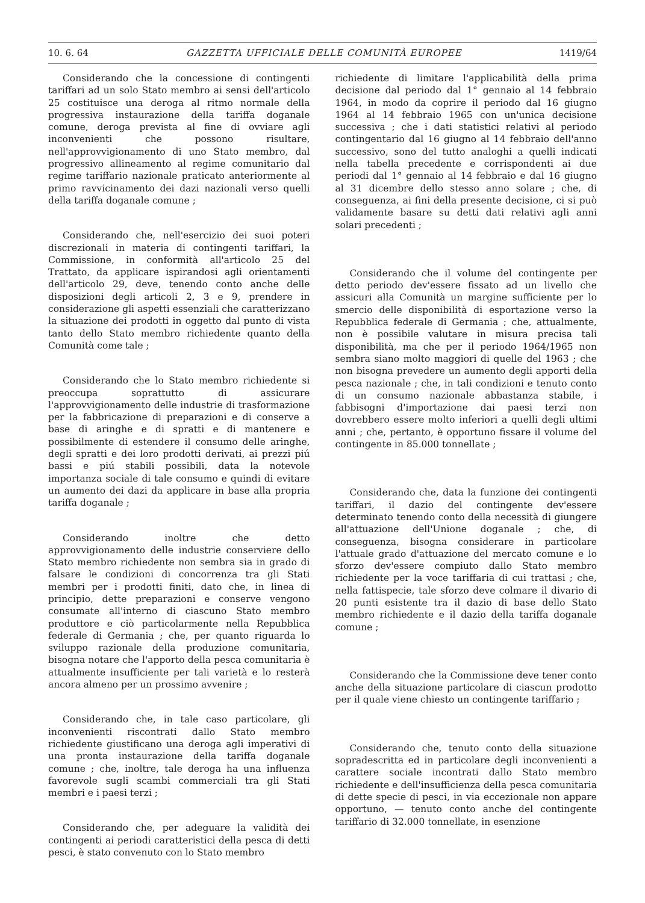10. 6. 64 GAZZETTA UFFICIALE DELLE COMUNITÀ EUROPEE 1419/64
Considerando che la concessione di contingenti tariffari ad un solo Stato membro ai sensi dell'articolo 25 costituisce una deroga al ritmo normale della progressiva instaurazione della tariffa doganale comune, deroga prevista al fine di ovviare agli inconvenienti che possono risultare, nell'approvvigionamento di uno Stato membro, dal progressivo allineamento al regime comunitario dal regime tariffario nazionale praticato anteriormente al primo ravvicinamento dei dazi nazionali verso quelli della tariffa doganale comune ;
Considerando che, nell'esercizio dei suoi poteri discrezionali in materia di contingenti tariffari, la Commissione, in conformità all'articolo 25 del Trattato, da applicare ispirandosi agli orientamenti dell'articolo 29, deve, tenendo conto anche delle disposizioni degli articoli 2, 3 e 9, prendere in considerazione gli aspetti essenziali che caratterizzano la situazione dei prodotti in oggetto dal punto di vista tanto dello Stato membro richiedente quanto della Comunità come tale ;
Considerando che lo Stato membro richiedente si preoccupa soprattutto di assicurare l'approvvigionamento delle industrie di trasformazione per la fabbricazione di preparazioni e di conserve a base di aringhe e di spratti e di mantenere e possibilmente di estendere il consumo delle aringhe, degli spratti e dei loro prodotti derivati, ai prezzi piú bassi e piú stabili possibili, data la notevole importanza sociale di tale consumo e quindi di evitare un aumento dei dazi da applicare in base alla propria tariffa doganale ;
Considerando inoltre che detto approvvigionamento delle industrie conserviere dello Stato membro richiedente non sembra sia in grado di falsare le condizioni di concorrenza tra gli Stati membri per i prodotti finiti, dato che, in linea di principio, dette preparazioni e conserve vengono consumate all'interno di ciascuno Stato membro produttore e ciò particolarmente nella Repubblica federale di Germania ; che, per quanto riguarda lo sviluppo razionale della produzione comunitaria, bisogna notare che l'apporto della pesca comunitaria è attualmente insufficiente per tali varietà e lo resterà ancora almeno per un prossimo avvenire ;
Considerando che, in tale caso particolare, gli inconvenienti riscontrati dallo Stato membro richiedente giustificano una deroga agli imperativi di una pronta instaurazione della tariffa doganale comune ; che, inoltre, tale deroga ha una influenza favorevole sugli scambi commerciali tra gli Stati membri e i paesi terzi ;
Considerando che, per adeguare la validità dei contingenti ai periodi caratteristici della pesca di detti pesci, è stato convenuto con lo Stato membro
richiedente di limitare l'applicabilità della prima decisione dal periodo dal 1° gennaio al 14 febbraio 1964, in modo da coprire il periodo dal 16 giugno 1964 al 14 febbraio 1965 con un'unica decisione successiva ; che i dati statistici relativi al periodo contingentario dal 16 giugno al 14 febbraio dell'anno successivo, sono del tutto analoghi a quelli indicati nella tabella precedente e corrispondenti ai due periodi dal 1° gennaio al 14 febbraio e dal 16 giugno al 31 dicembre dello stesso anno solare ; che, di conseguenza, ai fini della presente decisione, ci si può validamente basare su detti dati relativi agli anni solari precedenti ;
Considerando che il volume del contingente per detto periodo dev'essere fissato ad un livello che assicuri alla Comunità un margine sufficiente per lo smercio delle disponibilità di esportazione verso la Repubblica federale di Germania ; che, attualmente, non è possibile valutare in misura precisa tali disponibilità, ma che per il periodo 1964/1965 non sembra siano molto maggiori di quelle del 1963 ; che non bisogna prevedere un aumento degli apporti della pesca nazionale ; che, in tali condizioni e tenuto conto di un consumo nazionale abbastanza stabile, i fabbisogni d'importazione dai paesi terzi non dovrebbero essere molto inferiori a quelli degli ultimi anni ; che, pertanto, è opportuno fissare il volume del contingente in 85.000 tonnellate ;
Considerando che, data la funzione dei contingenti tariffari, il dazio del contingente dev'essere determinato tenendo conto della necessità di giungere all'attuazione dell'Unione doganale ; che, di conseguenza, bisogna considerare in particolare l'attuale grado d'attuazione del mercato comune e lo sforzo dev'essere compiuto dallo Stato membro richiedente per la voce tariffaria di cui trattasi ; che, nella fattispecie, tale sforzo deve colmare il divario di 20 punti esistente tra il dazio di base dello Stato membro richiedente e il dazio della tariffa doganale comune ;
Considerando che la Commissione deve tener conto anche della situazione particolare di ciascun prodotto per il quale viene chiesto un contingente tariffario ;
Considerando che, tenuto conto della situazione sopradescritta ed in particolare degli inconvenienti a carattere sociale incontrati dallo Stato membro richiedente e dell'insufficienza della pesca comunitaria di dette specie di pesci, in via eccezionale non appare opportuno, — tenuto conto anche del contingente tariffario di 32.000 tonnellate, in esenzione